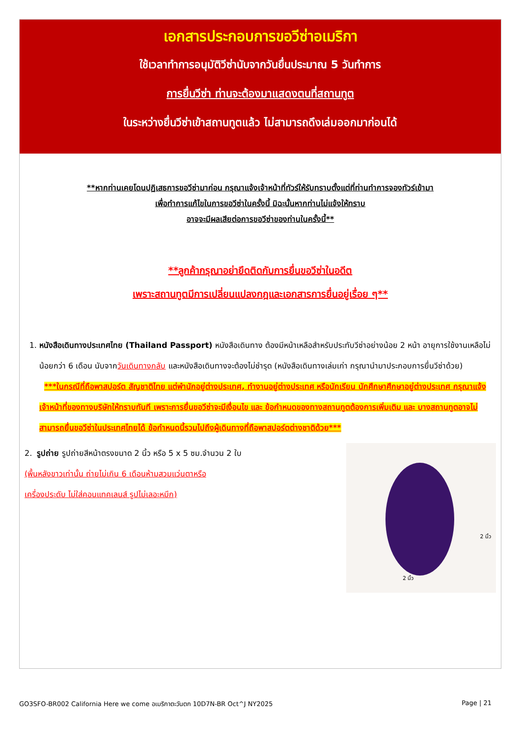เอกสารประกอบการขอวีซ่าอเมริกา
ใช้เวลาทำการอนุมัติวีซ่านับจากวันยื่นประมาณ 5 วันทำการ
การยื่นวีซ่า ท่านจะต้องมาแสดงตนที่สถานทูต
ในระหว่างยื่นวีซ่าเข้าสถานทูตแล้ว ไม่สามารถดึงเล่มออกมาก่อนได้
**หากท่านเคยโดนปฏิเสธการขอวีซ่ามาก่อน กรุณาแจ้งเจ้าหน้าที่ทัวร์ให้รับทราบตั้งแต่ที่ท่านทำการจองทัวร์เข้ามา
เพื่อทำการแก้ไขในการขอวีซ่าในครั้งนี้ มิฉะนั้นหากท่านไม่แจ้งให้ทราบ
อาจจะมีผลเสียต่อการขอวีซ่าของท่านในครั้งนี้**
**ลูกค้ากรุณาอย่ายึดติดกับการยื่นขอวีซ่าในอดีต
เพราะสถานทูตมีการเปลี่ยนแปลงกฎและเอกสารการยื่นอยู่เรื่อย ๆ**
1. หนังสือเดินทางประเทศไทย (Thailand Passport) หนังสือเดินทาง ต้องมีหน้าเหลือสำหรับประทับวีซ่าอย่างน้อย 2 หน้า อายุการใช้งานเหลือไม่น้อยกว่า 6 เดือน นับจากวันเดินทางกลับ และหนังสือเดินทางจะต้องไม่ชำรุด (หนังสือเดินทางเล่มเก่า กรุณานำมาประกอบการยื่นวีซ่าด้วย)
***ในกรณีที่ถือพาสปอร์ต สัญชาติไทย แต่พำนักอยู่ต่างประเทศ, ทำงานอยู่ต่างประเทศ หรือนักเรียน นักศึกษาศึกษาอยู่ต่างประเทศ กรุณาแจ้งเจ้าหน้าที่ของทางบริษัทให้ทราบทันที เพราะการยื่นขอวีซ่าจะมีเงื่อนไข และ ข้อกำหนดของทางสถานทูตต้องการเพิ่มเติม และ บางสถานทูตอาจไม่สามารถยื่นขอวีซ่าในประเทศไทยได้ ข้อกำหนดนี้รวมไปถึงผู้เดินทางที่ถือพาสปอร์ตต่างชาติด้วย***
2. รูปถ่าย รูปถ่ายสีหน้าตรงขนาด 2 นิ้ว หรือ 5 x 5 ซม.จำนวน 2 ใบ
(พื้นหลังขาวเท่านั้น ถ่ายไม่เกิน 6 เดือนห้ามสวมแว่นตาหรือ
เครื่องประดับ ไม่ใส่คอนแทคเลนส์ รูปไม่เลอะหมึก)
2 นิ้ว
2 นิ้ว
GO3SFO-BR002 California Here we come อเมริกาตะวันตก 10D7N-BR Oct^J NY2025 Page | 21